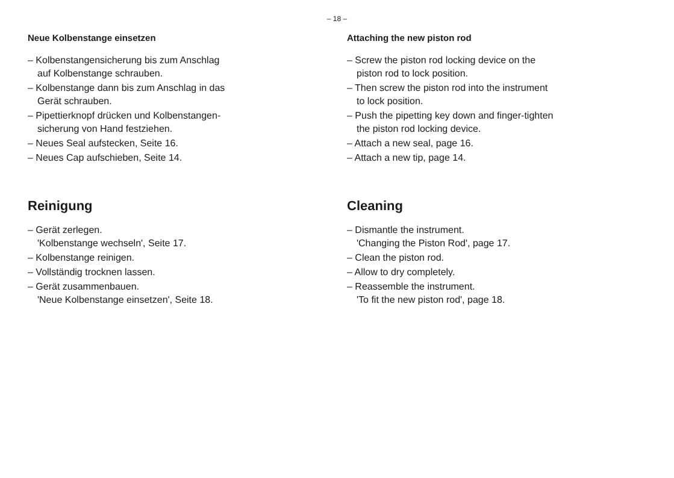– 18 –
Neue Kolbenstange einsetzen
– Kolbenstangensicherung bis zum Anschlag
auf Kolbenstange schrauben.
– Kolbenstange dann bis zum Anschlag in das
Gerät schrauben.
– Pipettierknopf drücken und Kolbenstangen-
sicherung von Hand festziehen.
– Neues Seal aufstecken, Seite 16.
– Neues Cap aufschieben, Seite 14.
Reinigung
– Gerät zerlegen.
'Kolbenstange wechseln', Seite 17.
– Kolbenstange reinigen.
– Vollständig trocknen lassen.
– Gerät zusammenbauen.
'Neue Kolbenstange einsetzen', Seite 18.
Attaching the new piston rod
– Screw the piston rod locking device on the
piston rod to lock position.
– Then screw the piston rod into the instrument
to lock position.
– Push the pipetting key down and finger-tighten
the piston rod locking device.
– Attach a new seal, page 16.
– Attach a new tip, page 14.
Cleaning
– Dismantle the instrument.
'Changing the Piston Rod', page 17.
– Clean the piston rod.
– Allow to dry completely.
– Reassemble the instrument.
'To fit the new piston rod', page 18.